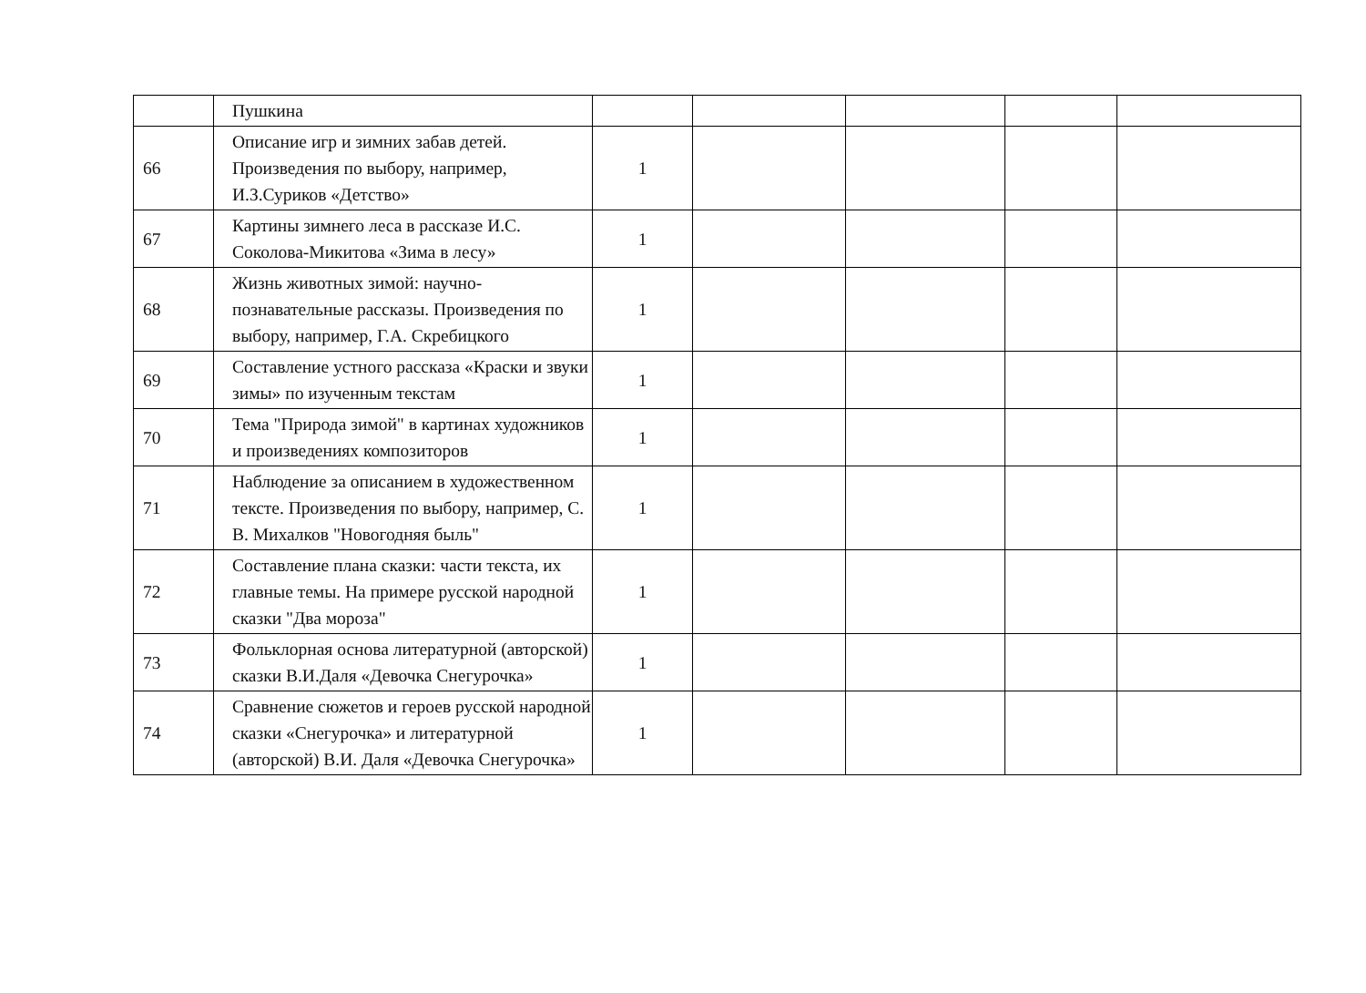| | Пушкина | | | | | |
| 66 | Описание игр и зимних забав детей. Произведения по выбору, например, И.З.Суриков «Детство» | 1 | | | | |
| 67 | Картины зимнего леса в рассказе И.С. Соколова-Микитова «Зима в лесу» | 1 | | | | |
| 68 | Жизнь животных зимой: научно-познавательные рассказы. Произведения по выбору, например, Г.А. Скребицкого | 1 | | | | |
| 69 | Составление устного рассказа «Краски и звуки зимы» по изученным текстам | 1 | | | | |
| 70 | Тема "Природа зимой" в картинах художников и произведениях композиторов | 1 | | | | |
| 71 | Наблюдение за описанием в художественном тексте. Произведения по выбору, например, С. В. Михалков "Новогодняя быль" | 1 | | | | |
| 72 | Составление плана сказки: части текста, их главные темы. На примере русской народной сказки "Два мороза" | 1 | | | | |
| 73 | Фольклорная основа литературной (авторской) сказки В.И.Даля «Девочка Снегурочка» | 1 | | | | |
| 74 | Сравнение сюжетов и героев русской народной сказки «Снегурочка» и литературной (авторской) В.И. Даля «Девочка Снегурочка» | 1 | | | | |